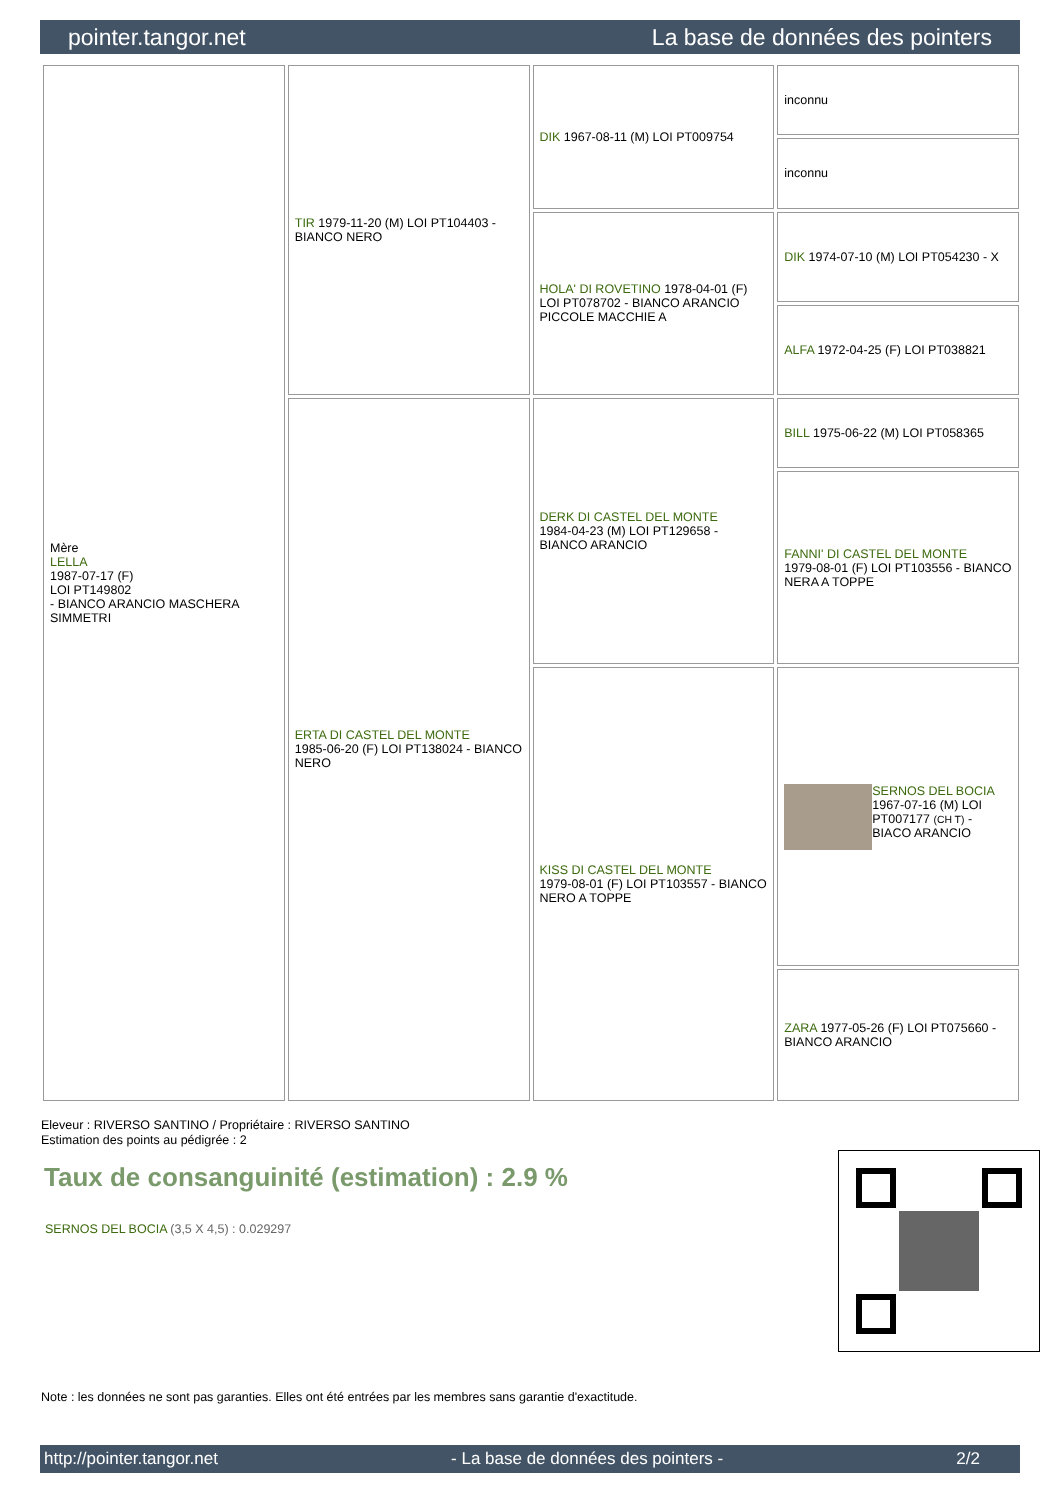pointer.tangor.net La base de données des pointers
| Mère LELLA 1987-07-17 (F) LOI PT149802 - BIANCO ARANCIO MASCHERA SIMMETRI | TIR 1979-11-20 (M) LOI PT104403 - BIANCO NERO | DIK 1967-08-11 (M) LOI PT009754 | inconnu |
| | | | inconnu |
| | | HOLA' DI ROVETINO 1978-04-01 (F) LOI PT078702 - BIANCO ARANCIO PICCOLE MACCHIE A | DIK 1974-07-10 (M) LOI PT054230 - X |
| | | | ALFA 1972-04-25 (F) LOI PT038821 |
| | ERTA DI CASTEL DEL MONTE 1985-06-20 (F) LOI PT138024 - BIANCO NERO | DERK DI CASTEL DEL MONTE 1984-04-23 (M) LOI PT129658 - BIANCO ARANCIO | BILL 1975-06-22 (M) LOI PT058365 |
| | | | FANNI' DI CASTEL DEL MONTE 1979-08-01 (F) LOI PT103556 - BIANCO NERA A TOPPE |
| | | KISS DI CASTEL DEL MONTE 1979-08-01 (F) LOI PT103557 - BIANCO NERO A TOPPE | SERNOS DEL BOCIA 1967-07-16 (M) LOI PT007177 (CH T) - BIACO ARANCIO |
| | | | ZARA 1977-05-26 (F) LOI PT075660 - BIANCO ARANCIO |
Eleveur : RIVERSO SANTINO / Propriétaire : RIVERSO SANTINO
Estimation des points au pédigrée : 2
Taux de consanguinité (estimation) : 2.9 %
SERNOS DEL BOCIA (3,5 X 4,5) : 0.029297
Note : les données ne sont pas garanties. Elles ont été entrées par les membres sans garantie d'exactitude.
http://pointer.tangor.net - La base de données des pointers - 2/2